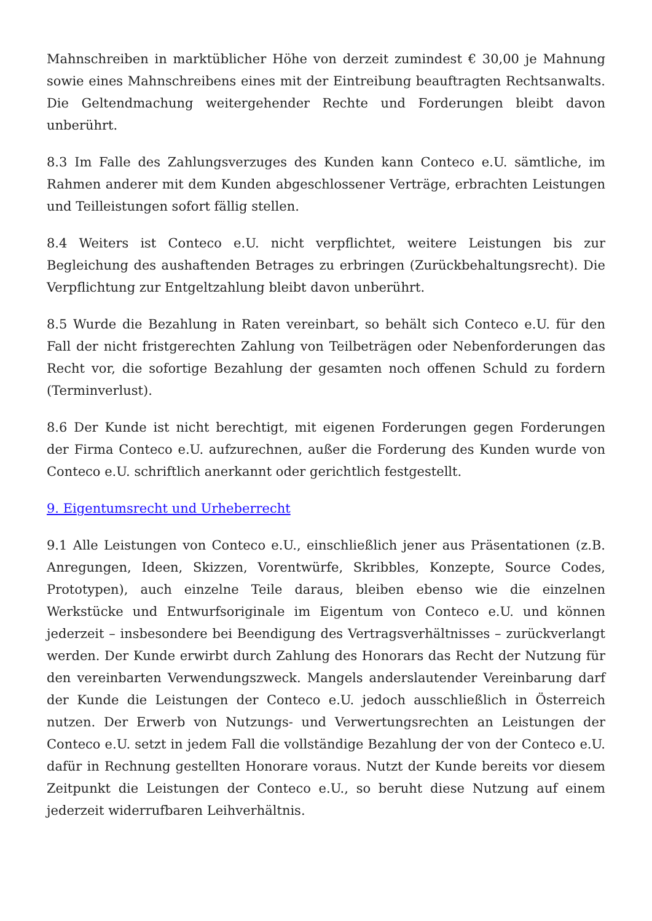Mahnschreiben in marktüblicher Höhe von derzeit zumindest € 30,00 je Mahnung sowie eines Mahnschreibens eines mit der Eintreibung beauftragten Rechtsanwalts. Die Geltendmachung weitergehender Rechte und Forderungen bleibt davon unberührt.
8.3 Im Falle des Zahlungsverzuges des Kunden kann Conteco e.U. sämtliche, im Rahmen anderer mit dem Kunden abgeschlossener Verträge, erbrachten Leistungen und Teilleistungen sofort fällig stellen.
8.4 Weiters ist Conteco e.U. nicht verpflichtet, weitere Leistungen bis zur Begleichung des aushaftenden Betrages zu erbringen (Zurückbehaltungsrecht). Die Verpflichtung zur Entgeltzahlung bleibt davon unberührt.
8.5 Wurde die Bezahlung in Raten vereinbart, so behält sich Conteco e.U. für den Fall der nicht fristgerechten Zahlung von Teilbeträgen oder Nebenforderungen das Recht vor, die sofortige Bezahlung der gesamten noch offenen Schuld zu fordern (Terminverlust).
8.6 Der Kunde ist nicht berechtigt, mit eigenen Forderungen gegen Forderungen der Firma Conteco e.U. aufzurechnen, außer die Forderung des Kunden wurde von Conteco e.U. schriftlich anerkannt oder gerichtlich festgestellt.
9. Eigentumsrecht und Urheberrecht
9.1 Alle Leistungen von Conteco e.U., einschließlich jener aus Präsentationen (z.B. Anregungen, Ideen, Skizzen, Vorentwürfe, Skribbles, Konzepte, Source Codes, Prototypen), auch einzelne Teile daraus, bleiben ebenso wie die einzelnen Werkstücke und Entwurfsoriginale im Eigentum von Conteco e.U. und können jederzeit – insbesondere bei Beendigung des Vertragsverhältnisses – zurückverlangt werden. Der Kunde erwirbt durch Zahlung des Honorars das Recht der Nutzung für den vereinbarten Verwendungszweck. Mangels anderslautender Vereinbarung darf der Kunde die Leistungen der Conteco e.U. jedoch ausschließlich in Österreich nutzen. Der Erwerb von Nutzungs- und Verwertungsrechten an Leistungen der Conteco e.U. setzt in jedem Fall die vollständige Bezahlung der von der Conteco e.U. dafür in Rechnung gestellten Honorare voraus. Nutzt der Kunde bereits vor diesem Zeitpunkt die Leistungen der Conteco e.U., so beruht diese Nutzung auf einem jederzeit widerrufbaren Leihverhältnis.